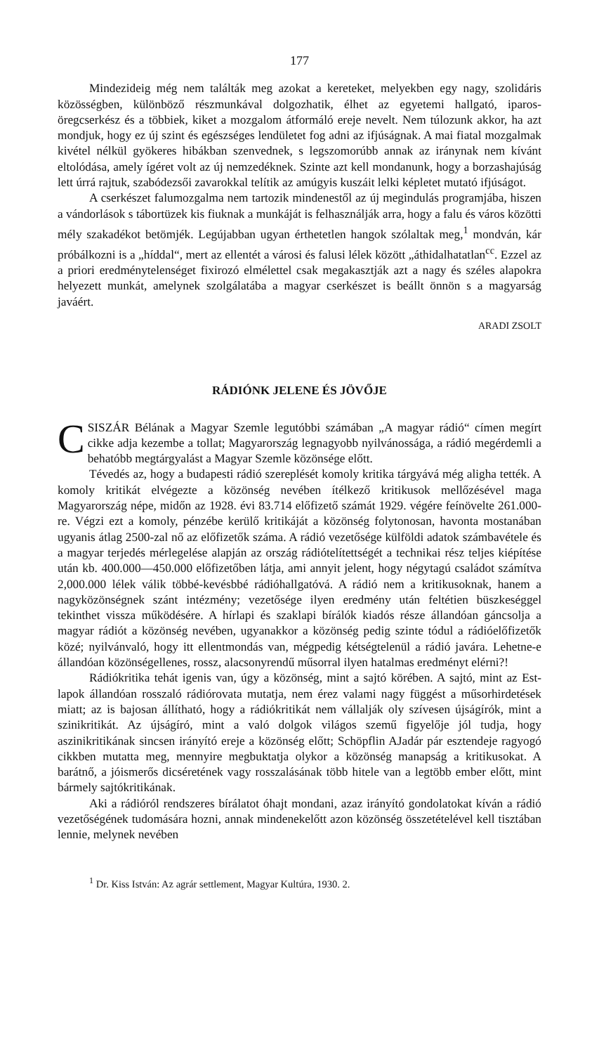177
Mindezideig még nem találták meg azokat a kereteket, melyekben egy nagy, szolidáris közösségben, különböző részmunkával dolgozhatik, élhet az egyetemi hallgató, iparos-öregcserkész és a többiek, kiket a mozgalom átformáló ereje nevelt. Nem túlozunk akkor, ha azt mondjuk, hogy ez új szint és egészséges lendületet fog adni az ifjúságnak. A mai fiatal mozgalmak kivétel nélkül gyökeres hibákban szenvednek, s legszomorúbb annak az iránynak nem kívánt eltolódása, amely ígéret volt az új nemzedéknek. Szinte azt kell mondanunk, hogy a borzashajúság lett úrrá rajtuk, szabódezsői zavarokkal telítik az amúgyis kuszáit lelki képletet mutató ifjúságot.
A cserkészet falumozgalma nem tartozik mindenestől az új megindulás programjába, hiszen a vándorlások s tábortüzek kis fiuknak a munkáját is felhasználják arra, hogy a falu és város közötti mély szakadékot betömjék. Legújabban ugyan érthetetlen hangok szólaltak meg,<sup>1</sup> mondván, kár próbálkozni is a „híddal“, mert az ellentét a városi és falusi lélek között „áthidalhatatlan<sup>cc</sup>. Ezzel az a priori eredménytelenséget fixirozó elmélettel csak megakasztják azt a nagy és széles alapokra helyezett munkát, amelynek szolgálatába a magyar cserkészet is beállt önnön s a magyarság javáért.
ARADI ZSOLT
RÁDIÓNK JELENE ÉS JÖVŐJE
CSISZÁR Bélának a Magyar Szemle legutóbbi számában „A magyar rádió“ címen megírt cikke adja kezembe a tollat; Magyarország legnagyobb nyilvánossága, a rádió megérdemli a behatóbb megtárgyalást a Magyar Szemle közönsége előtt.
Tévedés az, hogy a budapesti rádió szereplését komoly kritika tárgyává még aligha tették. A komoly kritikát elvégezte a közönség nevében ítélkező kritikusok mellőzésével maga Magyarország népe, midőn az 1928. évi 83.714 előfizető számát 1929. végére feínövelte 261.000-re. Végzi ezt a komoly, pénzébe kerülő kritikáját a közönség folytonosan, havonta mostanában ugyanis átlag 2500-zal nő az előfizetők száma. A rádió vezetősége külföldi adatok számbavétele és a magyar terjedés mérlegelése alapján az ország rádiótelítettségét a technikai rész teljes kiépítése után kb. 400.000—450.000 előfizetőben látja, ami annyit jelent, hogy négytagú családot számítva 2,000.000 lélek válik többé-kevésbbé rádióhallgatóvá. A rádió nem a kritikusoknak, hanem a nagyközönségnek szánt intézmény; vezetősége ilyen eredmény után feltétien büszkeséggel tekinthet vissza működésére. A hírlapi és szaklapi bírálók kiadós része állandóan gáncsolja a magyar rádiót a közönség nevében, ugyanakkor a közönség pedig szinte tódul a rádióelőfizetők közé; nyilvánvaló, hogy itt ellentmondás van, mégpedig kétségtelenül a rádió javára. Lehetne-e állandóan közönségellenes, rossz, alacsonyrendű műsorral ilyen hatalmas eredményt elérni?!
Rádiókritika tehát igenis van, úgy a közönség, mint a sajtó körében. A sajtó, mint az Est-lapok állandóan rosszaló rádiórovata mutatja, nem érez valami nagy függést a műsorhirdetések miatt; az is bajosan állítható, hogy a rádiókritikát nem vállalják oly szívesen újságírók, mint a szinikritikát. Az újságíró, mint a való dolgok világos szemű figyelője jól tudja, hogy aszinikritikának sincsen irányító ereje a közönség előtt; Schöpflin AJadár pár esztendeje ragyogó cikkben mutatta meg, mennyire megbuktatja olykor a közönség manapság a kritikusokat. A barátnő, a jóismerős dicséretének vagy rosszalásának több hitele van a legtöbb ember előtt, mint bármely sajtókritikának.
Aki a rádióról rendszeres bírálatot óhajt mondani, azaz irányító gondolatokat kíván a rádió vezetőségének tudomására hozni, annak mindenekelőtt azon közönség összetételével kell tisztában lennie, melynek nevében
<sup>1</sup> Dr. Kiss István: Az agrár settlement, Magyar Kultúra, 1930. 2.